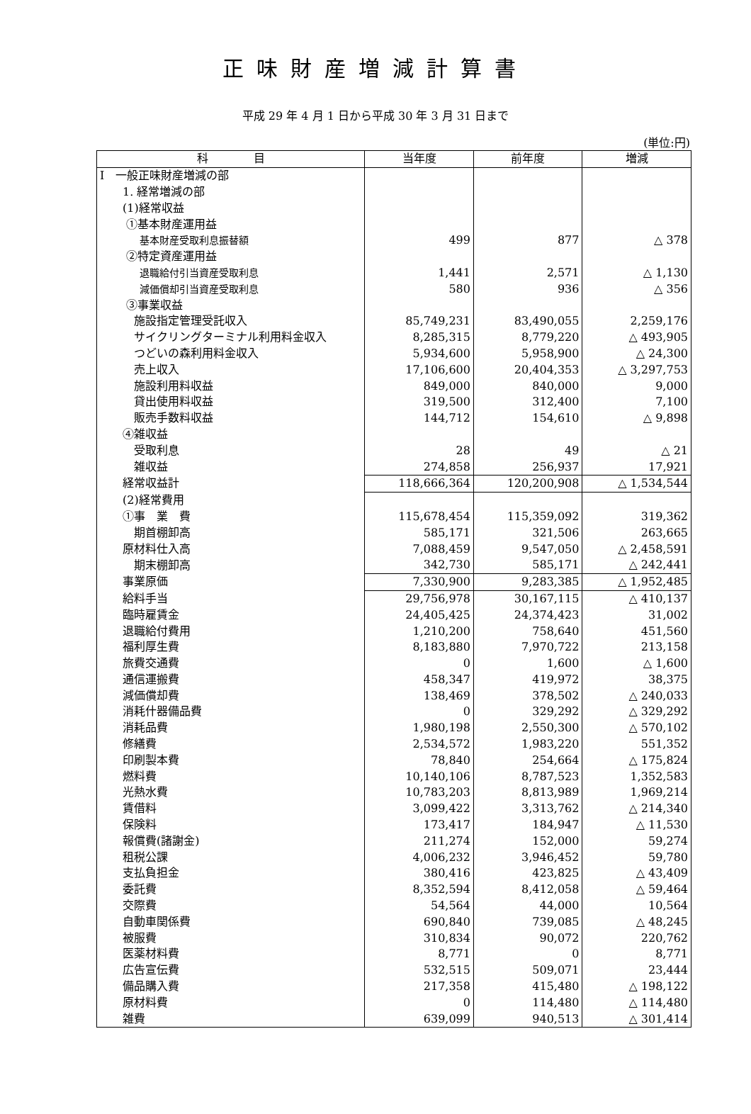正味財産増減計算書
平成 29 年 4 月 1 日から平成 30 年 3 月 31 日まで
(単位:円)
| 科 目 | 当年度 | 前年度 | 増減 |
| --- | --- | --- | --- |
| Ⅰ 一般正味財産増減の部 | | | |
| 1. 経常増減の部 | | | |
| (1)経常収益 | | | |
| ①基本財産運用益 | | | |
| 基本財産受取利息振替額 | 499 | 877 | △ 378 |
| ②特定資産運用益 | | | |
| 退職給付引当資産受取利息 | 1,441 | 2,571 | △ 1,130 |
| 減価償却引当資産受取利息 | 580 | 936 | △ 356 |
| ③事業収益 | | | |
| 施設指定管理受託収入 | 85,749,231 | 83,490,055 | 2,259,176 |
| サイクリングターミナル利用料金収入 | 8,285,315 | 8,779,220 | △ 493,905 |
| つどいの森利用料金収入 | 5,934,600 | 5,958,900 | △ 24,300 |
| 売上収入 | 17,106,600 | 20,404,353 | △ 3,297,753 |
| 施設利用料収益 | 849,000 | 840,000 | 9,000 |
| 貸出使用料収益 | 319,500 | 312,400 | 7,100 |
| 販売手数料収益 | 144,712 | 154,610 | △ 9,898 |
| ④雑収益 | | | |
| 受取利息 | 28 | 49 | △ 21 |
| 雑収益 | 274,858 | 256,937 | 17,921 |
| 経常収益計 | 118,666,364 | 120,200,908 | △ 1,534,544 |
| (2)経常費用 | | | |
| ①事 業 費 | 115,678,454 | 115,359,092 | 319,362 |
| 期首棚卸高 | 585,171 | 321,506 | 263,665 |
| 原材料仕入高 | 7,088,459 | 9,547,050 | △ 2,458,591 |
| 期末棚卸高 | 342,730 | 585,171 | △ 242,441 |
| 事業原価 | 7,330,900 | 9,283,385 | △ 1,952,485 |
| 給料手当 | 29,756,978 | 30,167,115 | △ 410,137 |
| 臨時雇賃金 | 24,405,425 | 24,374,423 | 31,002 |
| 退職給付費用 | 1,210,200 | 758,640 | 451,560 |
| 福利厚生費 | 8,183,880 | 7,970,722 | 213,158 |
| 旅費交通費 | 0 | 1,600 | △ 1,600 |
| 通信運搬費 | 458,347 | 419,972 | 38,375 |
| 減価償却費 | 138,469 | 378,502 | △ 240,033 |
| 消耗什器備品費 | 0 | 329,292 | △ 329,292 |
| 消耗品費 | 1,980,198 | 2,550,300 | △ 570,102 |
| 修繕費 | 2,534,572 | 1,983,220 | 551,352 |
| 印刷製本費 | 78,840 | 254,664 | △ 175,824 |
| 燃料費 | 10,140,106 | 8,787,523 | 1,352,583 |
| 光熱水費 | 10,783,203 | 8,813,989 | 1,969,214 |
| 賃借料 | 3,099,422 | 3,313,762 | △ 214,340 |
| 保険料 | 173,417 | 184,947 | △ 11,530 |
| 報償費(諸謝金) | 211,274 | 152,000 | 59,274 |
| 租税公課 | 4,006,232 | 3,946,452 | 59,780 |
| 支払負担金 | 380,416 | 423,825 | △ 43,409 |
| 委託費 | 8,352,594 | 8,412,058 | △ 59,464 |
| 交際費 | 54,564 | 44,000 | 10,564 |
| 自動車関係費 | 690,840 | 739,085 | △ 48,245 |
| 被服費 | 310,834 | 90,072 | 220,762 |
| 医薬材料費 | 8,771 | 0 | 8,771 |
| 広告宣伝費 | 532,515 | 509,071 | 23,444 |
| 備品購入費 | 217,358 | 415,480 | △ 198,122 |
| 原材料費 | 0 | 114,480 | △ 114,480 |
| 雑費 | 639,099 | 940,513 | △ 301,414 |